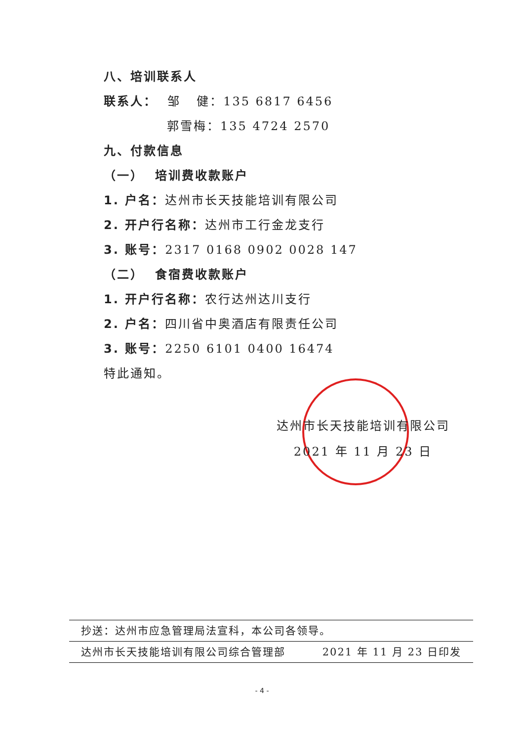八、培训联系人
联系人： 邹 健：135 6817 6456
郭雪梅：135 4724 2570
九、付款信息
（一） 培训费收款账户
1. 户名：达州市长天技能培训有限公司
2. 开户行名称：达州市工行金龙支行
3. 账号：2317 0168 0902 0028 147
（二） 食宿费收款账户
1. 开户行名称：农行达州达川支行
2. 户名：四川省中奥酒店有限责任公司
3. 账号：2250 6101 0400 16474
特此通知。
达州市长天技能培训有限公司
2021 年 11 月 23 日
抄送：达州市应急管理局法宣科，本公司各领导。
达州市长天技能培训有限公司综合管理部 2021 年 11 月 23 日印发
- 4 -